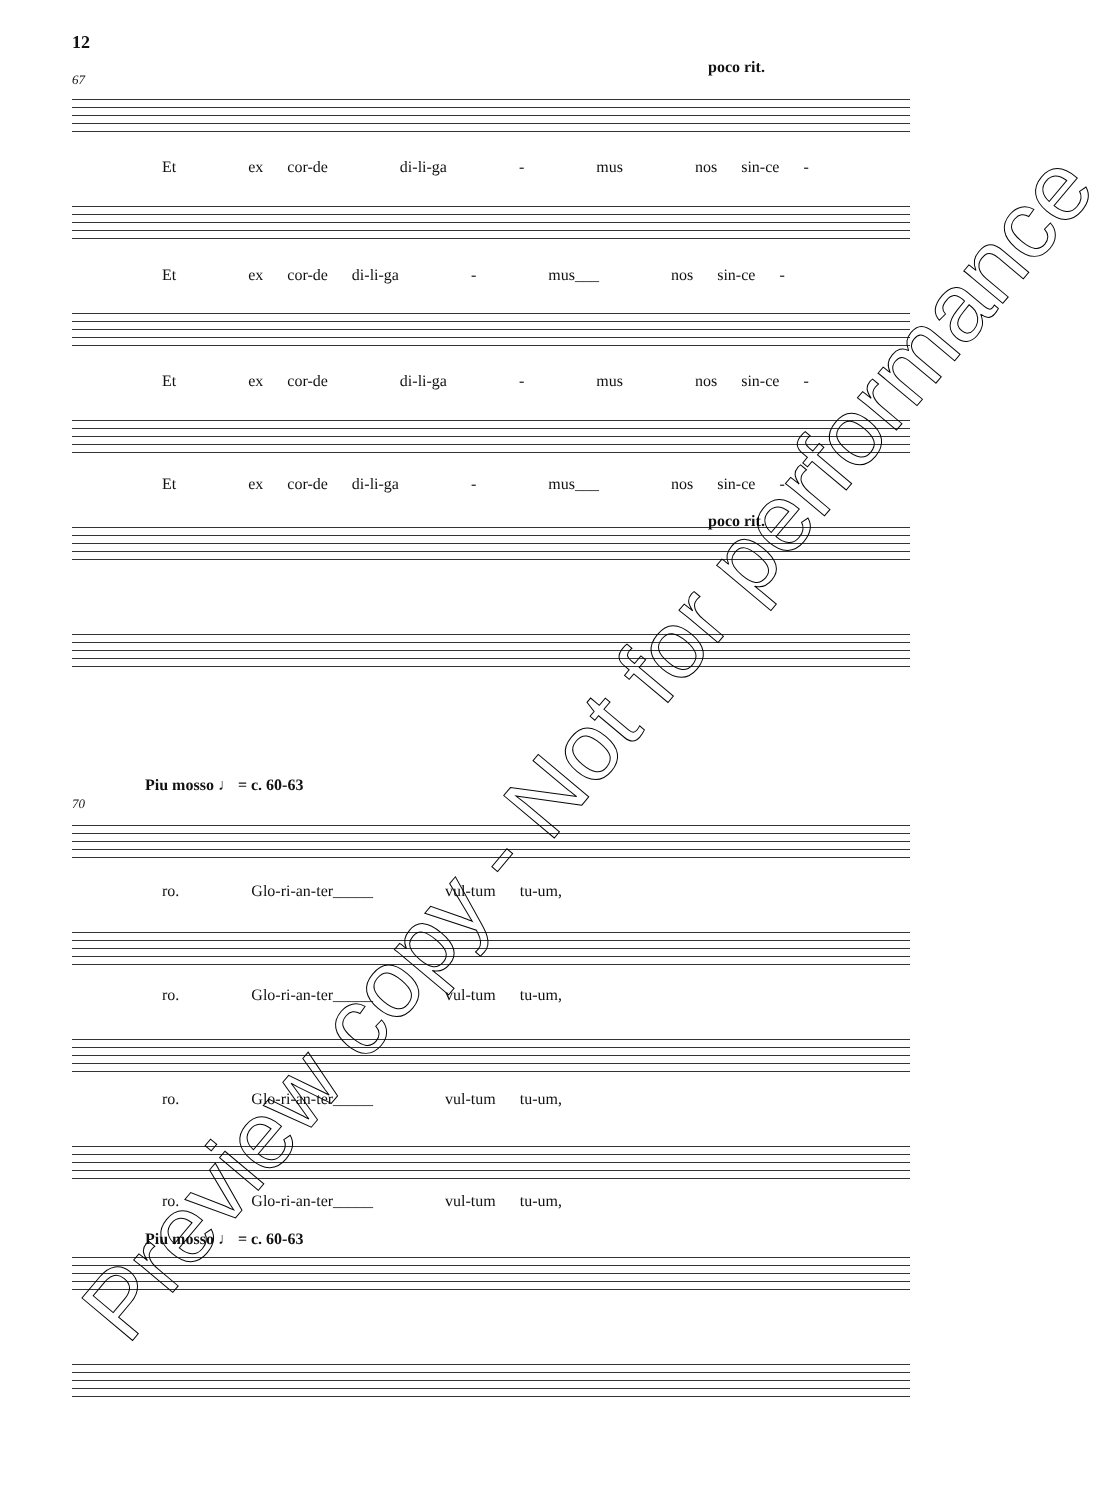12
poco rit.
67
Et ex cor-de di-li-ga - mus nos sin-ce -
Et ex cor-de di-li-ga - mus___ nos sin-ce -
Et ex cor-de di-li-ga - mus nos sin-ce -
Et ex cor-de di-li-ga - mus___ nos sin-ce -
poco rit.
Piu mosso ♩ = c. 60-63
70
ro. Glo-ri-an-ter_____ vul-tum tu-um,
ro. Glo-ri-an-ter_____ vul-tum tu-um,
ro. Glo-ri-an-ter_____ vul-tum tu-um,
ro. Glo-ri-an-ter_____ vul-tum tu-um,
Piu mosso ♩ = c. 60-63
Preview copy - Not for performance